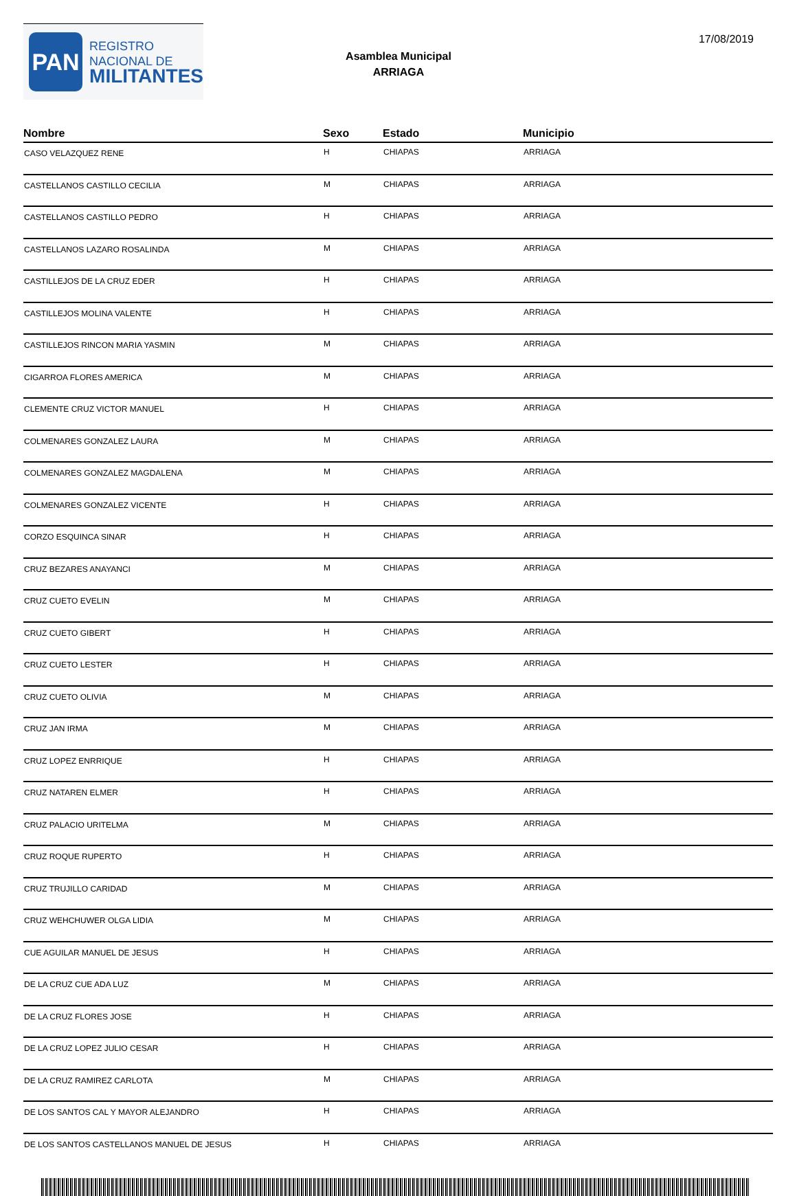PAN
REGISTRO
NACIONAL DE
MILITANTES
Asamblea Municipal
ARRIAGA
17/08/2019
| Nombre | Sexo | Estado | Municipio |
| --- | --- | --- | --- |
| CASO VELAZQUEZ RENE | H | CHIAPAS | ARRIAGA |
| CASTELLANOS CASTILLO CECILIA | M | CHIAPAS | ARRIAGA |
| CASTELLANOS CASTILLO PEDRO | H | CHIAPAS | ARRIAGA |
| CASTELLANOS LAZARO ROSALINDA | M | CHIAPAS | ARRIAGA |
| CASTILLEJOS DE LA CRUZ EDER | H | CHIAPAS | ARRIAGA |
| CASTILLEJOS MOLINA VALENTE | H | CHIAPAS | ARRIAGA |
| CASTILLEJOS RINCON MARIA YASMIN | M | CHIAPAS | ARRIAGA |
| CIGARROA FLORES AMERICA | M | CHIAPAS | ARRIAGA |
| CLEMENTE CRUZ VICTOR MANUEL | H | CHIAPAS | ARRIAGA |
| COLMENARES GONZALEZ LAURA | M | CHIAPAS | ARRIAGA |
| COLMENARES GONZALEZ MAGDALENA | M | CHIAPAS | ARRIAGA |
| COLMENARES GONZALEZ VICENTE | H | CHIAPAS | ARRIAGA |
| CORZO ESQUINCA SINAR | H | CHIAPAS | ARRIAGA |
| CRUZ BEZARES ANAYANCI | M | CHIAPAS | ARRIAGA |
| CRUZ CUETO EVELIN | M | CHIAPAS | ARRIAGA |
| CRUZ CUETO GIBERT | H | CHIAPAS | ARRIAGA |
| CRUZ CUETO LESTER | H | CHIAPAS | ARRIAGA |
| CRUZ CUETO OLIVIA | M | CHIAPAS | ARRIAGA |
| CRUZ JAN IRMA | M | CHIAPAS | ARRIAGA |
| CRUZ LOPEZ ENRRIQUE | H | CHIAPAS | ARRIAGA |
| CRUZ NATAREN ELMER | H | CHIAPAS | ARRIAGA |
| CRUZ PALACIO URITELMA | M | CHIAPAS | ARRIAGA |
| CRUZ ROQUE RUPERTO | H | CHIAPAS | ARRIAGA |
| CRUZ TRUJILLO CARIDAD | M | CHIAPAS | ARRIAGA |
| CRUZ WEHCHUWER OLGA LIDIA | M | CHIAPAS | ARRIAGA |
| CUE AGUILAR MANUEL DE JESUS | H | CHIAPAS | ARRIAGA |
| DE LA CRUZ CUE ADA LUZ | M | CHIAPAS | ARRIAGA |
| DE LA CRUZ FLORES JOSE | H | CHIAPAS | ARRIAGA |
| DE LA CRUZ LOPEZ JULIO CESAR | H | CHIAPAS | ARRIAGA |
| DE LA CRUZ RAMIREZ CARLOTA | M | CHIAPAS | ARRIAGA |
| DE LOS SANTOS CAL Y MAYOR ALEJANDRO | H | CHIAPAS | ARRIAGA |
| DE LOS SANTOS CASTELLANOS MANUEL DE JESUS | H | CHIAPAS | ARRIAGA |